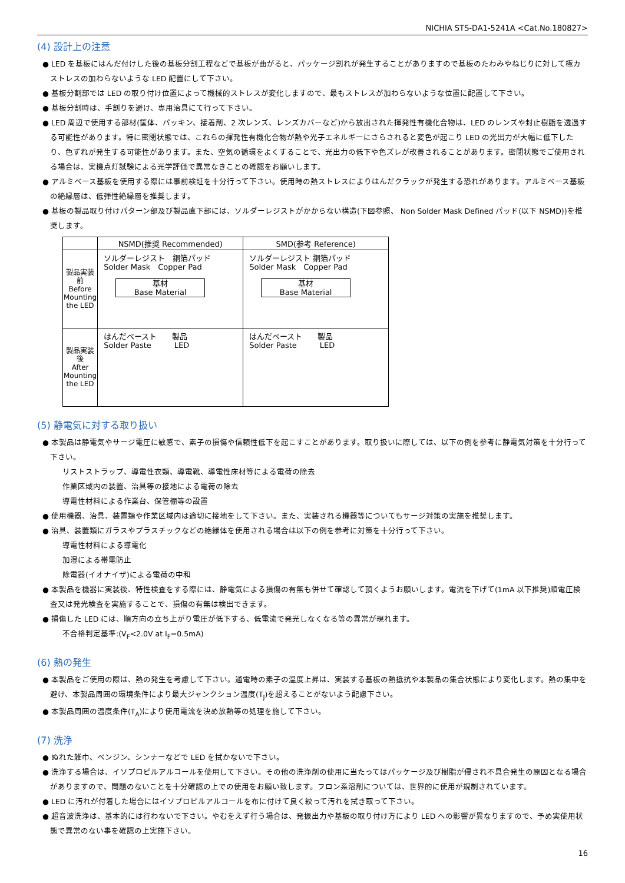NICHIA STS-DA1-5241A <Cat.No.180827>
(4) 設計上の注意
● LED を基板にはんだ付けした後の基板分割工程などで基板が曲がると、パッケージ割れが発生することがありますので基板のたわみやねじりに対して極カストレスの加わらないような LED 配置にして下さい。
● 基板分割部では LED の取り付け位置によって機械的ストレスが変化しますので、最もストレスが加わらないような位置に配置して下さい。
● 基板分割時は、手割りを避け、専用治具にて行って下さい。
● LED 周辺で使用する部材(筐体、パッキン、接着剤、2 次レンズ、レンズカバーなど)から放出された揮発性有機化合物は、LED のレンズや封止樹脂を透過する可能性があります。特に密閉状態では、これらの揮発性有機化合物が熱や光子エネルギーにさらされると変色が起こり LED の光出力が大幅に低下したり、色ずれが発生する可能性があります。また、空気の循環をよくすることで、光出力の低下や色ズレが改善されることがあります。密閉状態でご使用される場合は、実機点灯試験による光学評価で異常なきことの確認をお願いします。
● アルミベース基板を使用する際には事前検証を十分行って下さい。使用時の熱ストレスによりはんだクラックが発生する恐れがあります。アルミベース基板の絶縁層は、低弾性絶縁層を推奨します。
● 基板の製品取り付けパターン部及び製品直下部には、ソルダーレジストがかからない構造(下図参照、 Non Solder Mask Defined パッド(以下 NSMD))を推奨します。
| | NSMD(推奨 Recommended) | SMD(参考 Reference) |
| --- | --- | --- |
| 製品実装前 Before Mounting the LED | ソルダーレジスト 銅箔パッド Solder Mask Copper Pad 基材 Base Material | ソルダーレジスト 銅箔パッド Solder Mask Copper Pad 基材 Base Material |
| 製品実装後 After Mounting the LED | はんだペースト 製品 Solder Paste LED | はんだペースト 製品 Solder Paste LED |
(5) 静電気に対する取り扱い
● 本製品は静電気やサージ電圧に敏感で、素子の損傷や信頼性低下を起こすことがあります。取り扱いに際しては、以下の例を参考に静電気対策を十分行って下さい。
リストストラップ、導電性衣類、導電靴、導電性床材等による電荷の除去
作業区域内の装置、治具等の接地による電荷の除去
導電性材料による作業台、保管棚等の設置
● 使用機器、治具、装置類や作業区域内は適切に接地をして下さい。また、実装される機器等についてもサージ対策の実施を推奨します。
● 治具、装置類にガラスやプラスチックなどの絶縁体を使用される場合は以下の例を参考に対策を十分行って下さい。
導電性材料による導電化
加湿による帯電防止
除電器(イオナイザ)による電荷の中和
● 本製品を機器に実装後、特性検査をする際には、静電気による損傷の有無も併せて確認して頂くようお願いします。電流を下げて(1mA 以下推奨)順電圧検査又は発光検査を実施することで、損傷の有無は検出できます。
● 損傷した LED には、順方向の立ち上がり電圧が低下する、低電流で発光しなくなる等の異常が現れます。
不合格判定基準:(V<sub>F</sub><2.0V at I<sub>F</sub>=0.5mA)
(6) 熱の発生
● 本製品をご使用の際は、熱の発生を考慮して下さい。通電時の素子の温度上昇は、実装する基板の熱抵抗や本製品の集合状態により変化します。熱の集中を避け、本製品周囲の環境条件により最大ジャンクション温度(T<sub>J</sub>)を超えることがないよう配慮下さい。
● 本製品周囲の温度条件(T<sub>A</sub>)により使用電流を決め放熱等の処理を施して下さい。
(7) 洗浄
● ぬれた雑巾、ベンジン、シンナーなどで LED を拭かないで下さい。
● 洗浄する場合は、イソプロピルアルコールを使用して下さい。その他の洗浄剤の使用に当たってはパッケージ及び樹脂が侵され不具合発生の原因となる場合がありますので、問題のないことを十分確認の上での使用をお願い致します。フロン系溶剤については、世界的に使用が規制されています。
● LED に汚れが付着した場合にはイソプロピルアルコールを布に付けて良く絞って汚れを拭き取って下さい。
● 超音波洗浄は、基本的には行わないで下さい。やむをえず行う場合は、発振出力や基板の取り付け方により LED への影響が異なりますので、予め実使用状態で異常のない事を確認の上実施下さい。
16